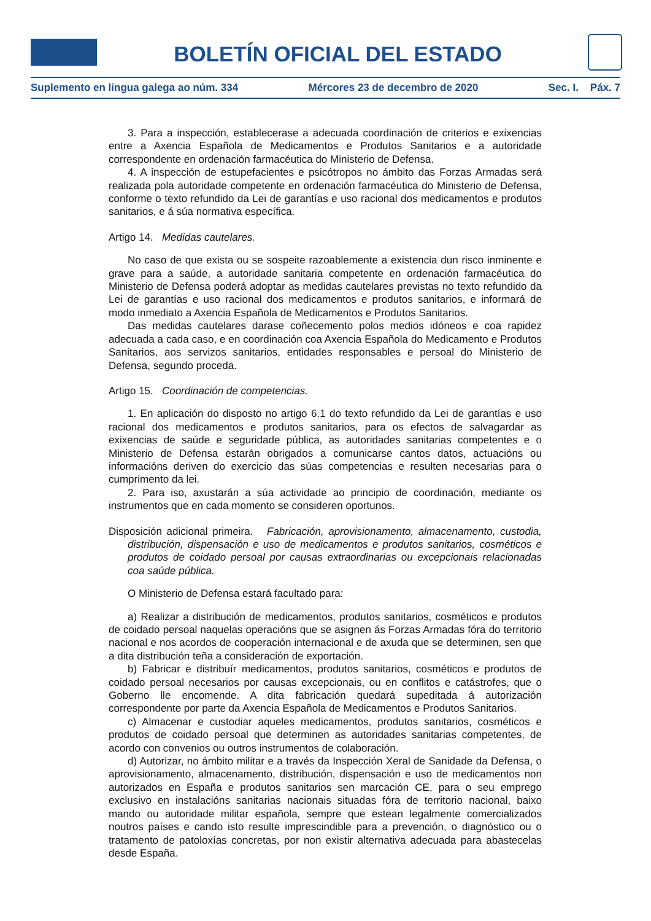BOLETÍN OFICIAL DEL ESTADO
Suplemento en lingua galega ao núm. 334 Mércores 23 de decembro de 2020 Sec. I. Páx. 7
3. Para a inspección, establecerase a adecuada coordinación de criterios e exixencias entre a Axencia Española de Medicamentos e Produtos Sanitarios e a autoridade correspondente en ordenación farmacéutica do Ministerio de Defensa.
4. A inspección de estupefacientes e psicótropos no ámbito das Forzas Armadas será realizada pola autoridade competente en ordenación farmacéutica do Ministerio de Defensa, conforme o texto refundido da Lei de garantías e uso racional dos medicamentos e produtos sanitarios, e á súa normativa específica.
Artigo 14. Medidas cautelares.
No caso de que exista ou se sospeite razoablemente a existencia dun risco inminente e grave para a saúde, a autoridade sanitaria competente en ordenación farmacéutica do Ministerio de Defensa poderá adoptar as medidas cautelares previstas no texto refundido da Lei de garantías e uso racional dos medicamentos e produtos sanitarios, e informará de modo inmediato a Axencia Española de Medicamentos e Produtos Sanitarios.
Das medidas cautelares darase coñecemento polos medios idóneos e coa rapidez adecuada a cada caso, e en coordinación coa Axencia Española do Medicamento e Produtos Sanitarios, aos servizos sanitarios, entidades responsables e persoal do Ministerio de Defensa, segundo proceda.
Artigo 15. Coordinación de competencias.
1. En aplicación do disposto no artigo 6.1 do texto refundido da Lei de garantías e uso racional dos medicamentos e produtos sanitarios, para os efectos de salvagardar as exixencias de saúde e seguridade pública, as autoridades sanitarias competentes e o Ministerio de Defensa estarán obrigados a comunicarse cantos datos, actuacións ou informacións deriven do exercicio das súas competencias e resulten necesarias para o cumprimento da lei.
2. Para iso, axustarán a súa actividade ao principio de coordinación, mediante os instrumentos que en cada momento se consideren oportunos.
Disposición adicional primeira. Fabricación, aprovisionamento, almacenamento, custodia, distribución, dispensación e uso de medicamentos e produtos sanitarios, cosméticos e produtos de coidado persoal por causas extraordinarias ou excepcionais relacionadas coa saúde pública.
O Ministerio de Defensa estará facultado para:
a) Realizar a distribución de medicamentos, produtos sanitarios, cosméticos e produtos de coidado persoal naquelas operacións que se asignen ás Forzas Armadas fóra do territorio nacional e nos acordos de cooperación internacional e de axuda que se determinen, sen que a dita distribución teña a consideración de exportación.
b) Fabricar e distribuír medicamentos, produtos sanitarios, cosméticos e produtos de coidado persoal necesarios por causas excepcionais, ou en conflitos e catástrofes, que o Goberno lle encomende. A dita fabricación quedará supeditada á autorización correspondente por parte da Axencia Española de Medicamentos e Produtos Sanitarios.
c) Almacenar e custodiar aqueles medicamentos, produtos sanitarios, cosméticos e produtos de coidado persoal que determinen as autoridades sanitarias competentes, de acordo con convenios ou outros instrumentos de colaboración.
d) Autorizar, no ámbito militar e a través da Inspección Xeral de Sanidade da Defensa, o aprovisionamento, almacenamento, distribución, dispensación e uso de medicamentos non autorizados en España e produtos sanitarios sen marcación CE, para o seu emprego exclusivo en instalacións sanitarias nacionais situadas fóra de territorio nacional, baixo mando ou autoridade militar española, sempre que estean legalmente comercializados noutros países e cando isto resulte imprescindible para a prevención, o diagnóstico ou o tratamento de patoloxías concretas, por non existir alternativa adecuada para abastecelas desde España.